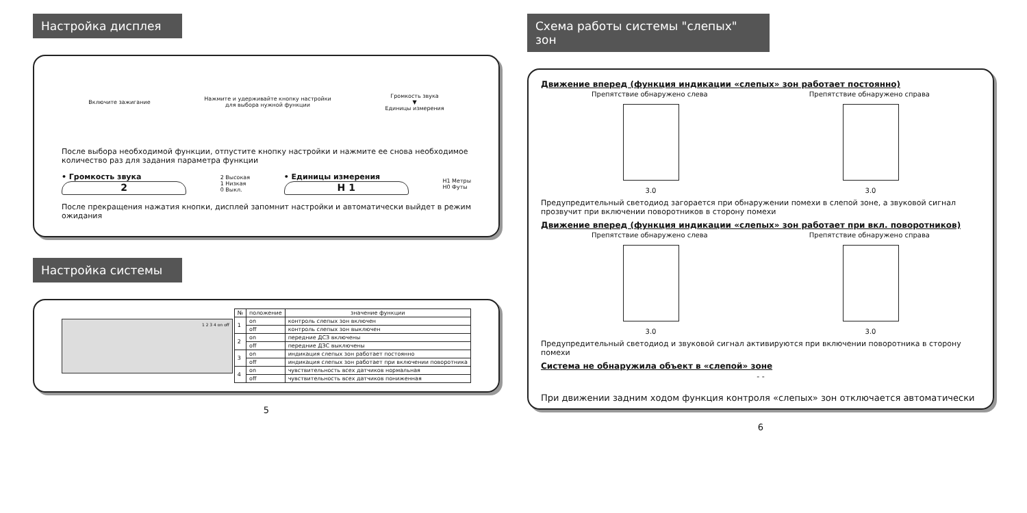Настройка дисплея
Включите зажигание
Нажмите и удерживайте кнопку настройки
для выбора нужной функции
Громкость звука
▼
Единицы измерения
После выбора необходимой функции, отпустите кнопку настройки и нажмите ее снова необходимое количество раз для задания параметра функции
• Громкость звука
2
2 Высокая
1 Низкая
0 Выкл.
• Единицы измерения
H 1
H1 Метры
H0 Футы
После прекращения нажатия кнопки, дисплей запомнит настройки и автоматически выйдет в режим ожидания
Настройка системы
1 2 3 4 on off
| № | положение | значение функции |
| --- | --- | --- |
| 1 | on | контроль слепых зон включен |
| | off | контроль слепых зон выключен |
| 2 | on | передние ДСЗ включены |
| | off | передние ДЗС выключены |
| 3 | on | индикация слепых зон работает постоянно |
| | off | индикация слепых зон работает при включении поворотника |
| 4 | on | чувствительность всех датчиков нормальная |
| | off | чувствительность всех датчиков пониженная |
5
Схема работы системы "слепых" зон
Движение вперед (функция индикации «слепых» зон работает постоянно)
Препятствие обнаружено слева Препятствие обнаружено справа
3.0 3.0
Предупредительный светодиод загорается при обнаружении помехи в слепой зоне, а звуковой сигнал прозвучит при включении поворотников в сторону помехи
Движение вперед (функция индикации «слепых» зон работает при вкл. поворотников)
Препятствие обнаружено слева Препятствие обнаружено справа
3.0 3.0
Предупредительный светодиод и звуковой сигнал активируются при включении поворотника в сторону помехи
Система не обнаружила объект в «слепой» зоне
- -
При движении задним ходом функция контроля «слепых» зон отключается автоматически
6